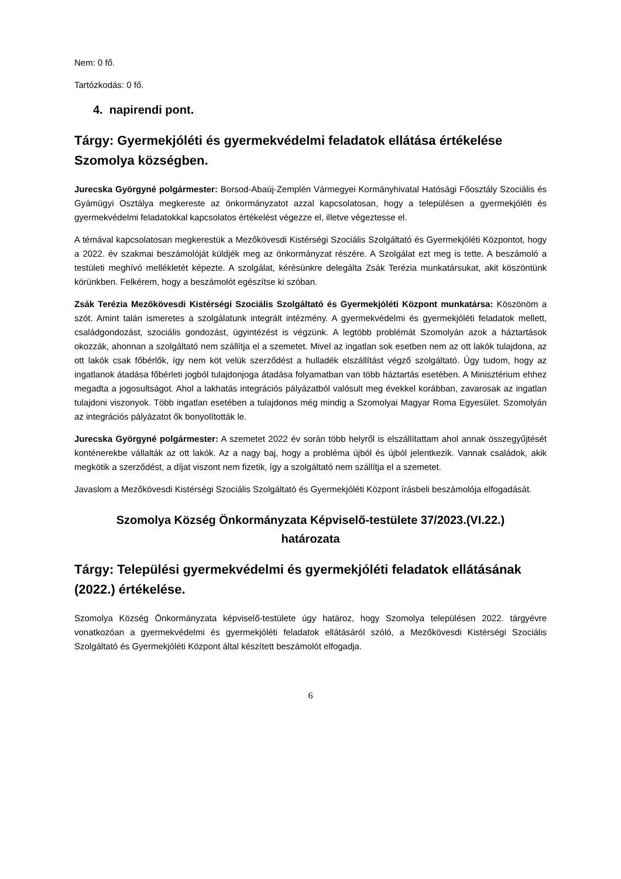Nem: 0 fő.
Tartózkodás: 0 fő.
4. napirendi pont.
Tárgy: Gyermekjóléti és gyermekvédelmi feladatok ellátása értékelése Szomolya községben.
Jurecska Györgyné polgármester: Borsod-Abaúj-Zemplén Vármegyei Kormányhivatal Hatósági Főosztály Szociális és Gyámügyi Osztálya megkereste az önkormányzatot azzal kapcsolatosan, hogy a településen a gyermekjóléti és gyermekvédelmi feladatokkal kapcsolatos értékelést végezze el, illetve végeztesse el.
A témával kapcsolatosan megkerestük a Mezőkövesdi Kistérségi Szociális Szolgáltató és Gyermekjóléti Központot, hogy a 2022. év szakmai beszámolóját küldjék meg az önkormányzat részére. A Szolgálat ezt meg is tette. A beszámoló a testületi meghívó mellékletét képezte. A szolgálat, kérésünkre delegálta Zsák Terézia munkatársukat, akit köszöntünk körünkben. Felkérem, hogy a beszámolót egészítse ki szóban.
Zsák Terézia Mezőkövesdi Kistérségi Szociális Szolgáltató és Gyermekjóléti Központ munkatársa: Köszönöm a szót. Amint talán ismeretes a szolgálatunk integrált intézmény. A gyermekvédelmi és gyermekjóléti feladatok mellett, családgondozást, szociális gondozást, ügyintézést is végzünk. A legtöbb problémát Szomolyán azok a háztartások okozzák, ahonnan a szolgáltató nem szállítja el a szemetet. Mivel az ingatlan sok esetben nem az ott lakók tulajdona, az ott lakók csak főbérlők, így nem köt velük szerződést a hulladék elszállítást végző szolgáltató. Úgy tudom, hogy az ingatlanok átadása főbérleti jogból tulajdonjoga átadása folyamatban van több háztartás esetében. A Minisztérium ehhez megadta a jogosultságot. Ahol a lakhatás integrációs pályázatból valósult meg évekkel korábban, zavarosak az ingatlan tulajdoni viszonyok. Több ingatlan esetében a tulajdonos még mindig a Szomolyai Magyar Roma Egyesület. Szomolyán az integrációs pályázatot ők bonyolították le.
Jurecska Györgyné polgármester: A szemetet 2022 év során több helyről is elszállítattam ahol annak összegyűjtését konténerekbe vállalták az ott lakók. Az a nagy baj, hogy a probléma újból és újból jelentkezik. Vannak családok, akik megkötik a szerződést, a díjat viszont nem fizetik, így a szolgáltató nem szállítja el a szemetet.
Javaslom a Mezőkövesdi Kistérségi Szociális Szolgáltató és Gyermekjóléti Központ írásbeli beszámolója elfogadását.
Szomolya Község Önkormányzata Képviselő-testülete 37/2023.(VI.22.)
határozata
Tárgy: Települési gyermekvédelmi és gyermekjóléti feladatok ellátásának (2022.) értékelése.
Szomolya Község Önkormányzata képviselő-testülete úgy határoz, hogy Szomolya településen 2022. tárgyévre vonatkozóan a gyermekvédelmi és gyermekjóléti feladatok ellátásáról szóló, a Mezőkövesdi Kistérségi Szociális Szolgáltató és Gyermekjóléti Központ által készített beszámolót elfogadja.
6